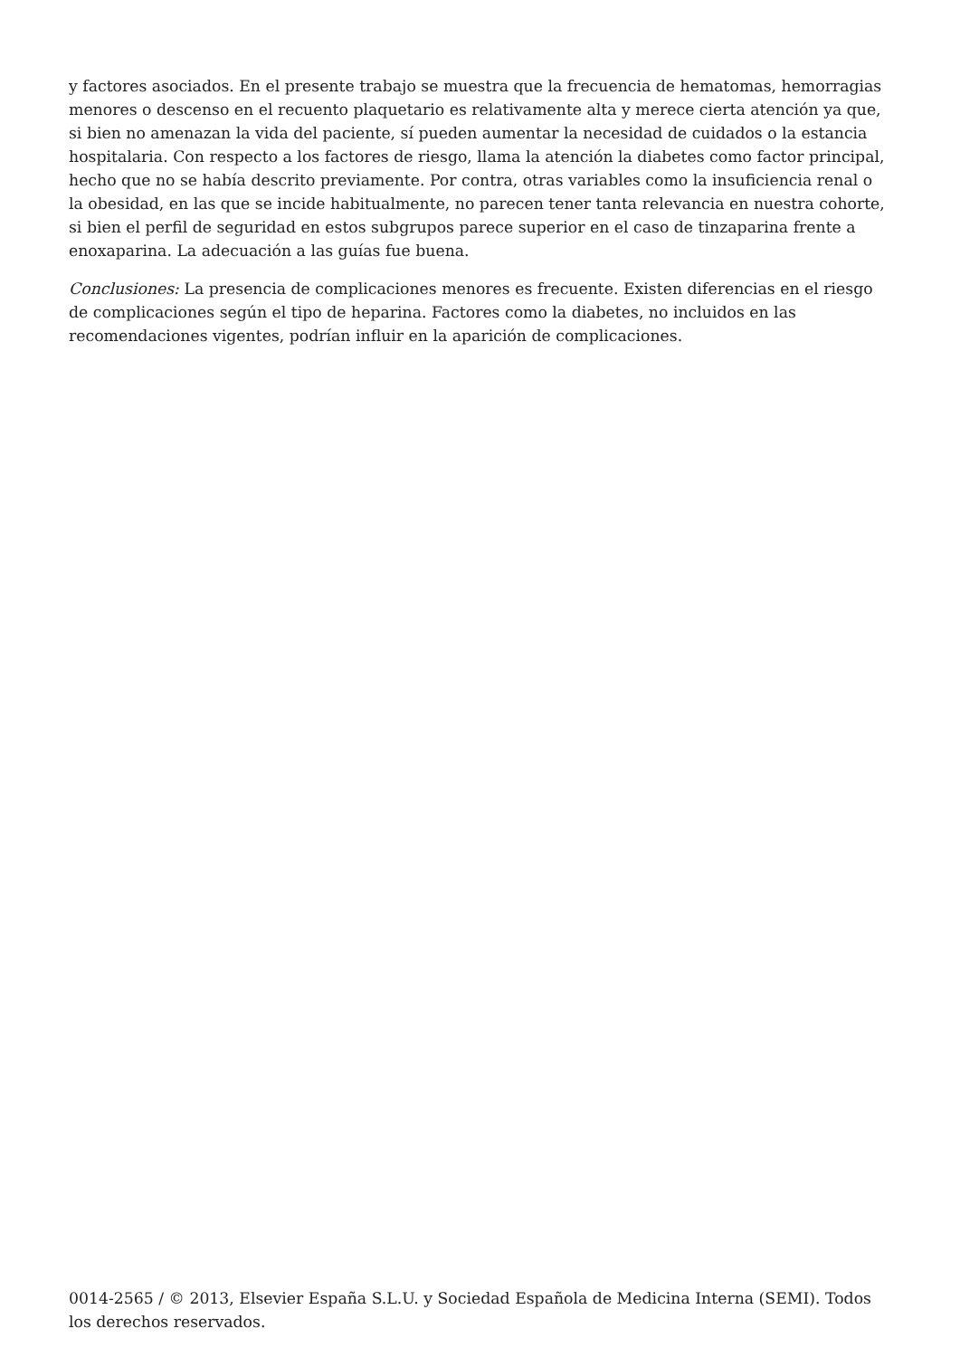y factores asociados. En el presente trabajo se muestra que la frecuencia de hematomas, hemorragias menores o descenso en el recuento plaquetario es relativamente alta y merece cierta atención ya que, si bien no amenazan la vida del paciente, sí pueden aumentar la necesidad de cuidados o la estancia hospitalaria. Con respecto a los factores de riesgo, llama la atención la diabetes como factor principal, hecho que no se había descrito previamente. Por contra, otras variables como la insuficiencia renal o la obesidad, en las que se incide habitualmente, no parecen tener tanta relevancia en nuestra cohorte, si bien el perfil de seguridad en estos subgrupos parece superior en el caso de tinzaparina frente a enoxaparina. La adecuación a las guías fue buena.
Conclusiones: La presencia de complicaciones menores es frecuente. Existen diferencias en el riesgo de complicaciones según el tipo de heparina. Factores como la diabetes, no incluidos en las recomendaciones vigentes, podrían influir en la aparición de complicaciones.
0014-2565 / © 2013, Elsevier España S.L.U. y Sociedad Española de Medicina Interna (SEMI). Todos los derechos reservados.